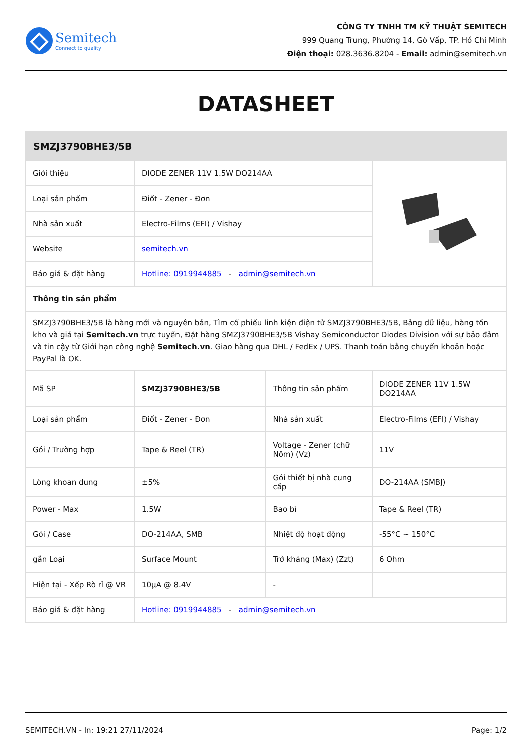Semitech
Connect to quality
CÔNG TY TNHH TM KỸ THUẬT SEMITECH
999 Quang Trung, Phường 14, Gò Vấp, TP. Hồ Chí Minh
Điện thoại: 028.3636.8204 - Email: admin@semitech.vn
DATASHEET
| SMZJ3790BHE3/5B | | | |
| --- | --- | --- | --- |
| Giới thiệu | DIODE ZENER 11V 1.5W DO214AA | | |
| Loại sản phẩm | Điốt - Zener - Đơn | | |
| Nhà sản xuất | Electro-Films (EFI) / Vishay | | |
| Website | semitech.vn | | |
| Báo giá & đặt hàng | Hotline: 0919944885 - admin@semitech.vn | | |
| Thông tin sản phẩm | | | |
| SMZJ3790BHE3/5B là hàng mới và nguyên bản, Tìm cổ phiếu linh kiện điện tử SMZJ3790BHE3/5B, Bảng dữ liệu, hàng tồn kho và giá tại Semitech.vn trực tuyến, Đặt hàng SMZJ3790BHE3/5B Vishay Semiconductor Diodes Division với sự bảo đảm và tin cậy từ Giới hạn công nghệ Semitech.vn . Giao hàng qua DHL / FedEx / UPS. Thanh toán bằng chuyển khoản hoặc PayPal là OK. | | | |
| Mã SP | SMZJ3790BHE3/5B | Thông tin sản phẩm | DIODE ZENER 11V 1.5W DO214AA |
| Loại sản phẩm | Điốt - Zener - Đơn | Nhà sản xuất | Electro-Films (EFI) / Vishay |
| Gói / Trường hợp | Tape & Reel (TR) | Voltage - Zener (chữ Nôm) (Vz) | 11V |
| Lòng khoan dung | ±5% | Gói thiết bị nhà cung cấp | DO-214AA (SMBJ) |
| Power - Max | 1.5W | Bao bì | Tape & Reel (TR) |
| Gói / Case | DO-214AA, SMB | Nhiệt độ hoạt động | -55°C ~ 150°C |
| gắn Loại | Surface Mount | Trở kháng (Max) (Zzt) | 6 Ohm |
| Hiện tại - Xếp Rò rỉ @ VR | 10µA @ 8.4V | - | |
| Báo giá & đặt hàng | Hotline: 0919944885 - admin@semitech.vn | | |
SEMITECH.VN - In: 19:21 27/11/2024 Page: 1/2